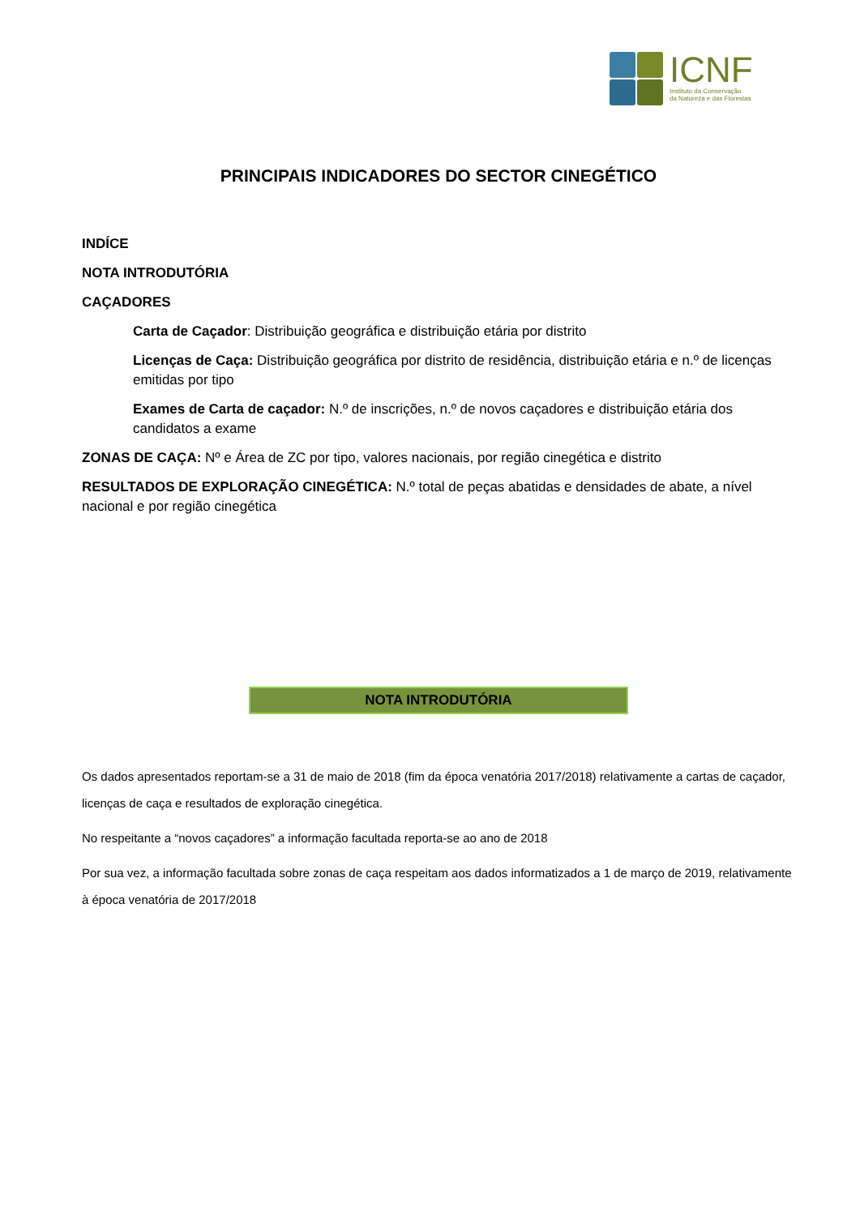ICNF
Instituto da Conservação
da Natureza e das Florestas
PRINCIPAIS INDICADORES DO SECTOR CINEGÉTICO
INDÍCE
NOTA INTRODUTÓRIA
CAÇADORES
Carta de Caçador: Distribuição geográfica e distribuição etária por distrito
Licenças de Caça: Distribuição geográfica por distrito de residência, distribuição etária e n.º de licenças emitidas por tipo
Exames de Carta de caçador: N.º de inscrições, n.º de novos caçadores e distribuição etária dos candidatos a exame
ZONAS DE CAÇA: Nº e Área de ZC por tipo, valores nacionais, por região cinegética e distrito
RESULTADOS DE EXPLORAÇÃO CINEGÉTICA: N.º total de peças abatidas e densidades de abate, a nível nacional e por região cinegética
NOTA INTRODUTÓRIA
Os dados apresentados reportam-se a 31 de maio de 2018 (fim da época venatória 2017/2018) relativamente a cartas de caçador, licenças de caça e resultados de exploração cinegética.
No respeitante a “novos caçadores” a informação facultada reporta-se ao ano de 2018
Por sua vez, a informação facultada sobre zonas de caça respeitam aos dados informatizados a 1 de março de 2019, relativamente à época venatória de 2017/2018